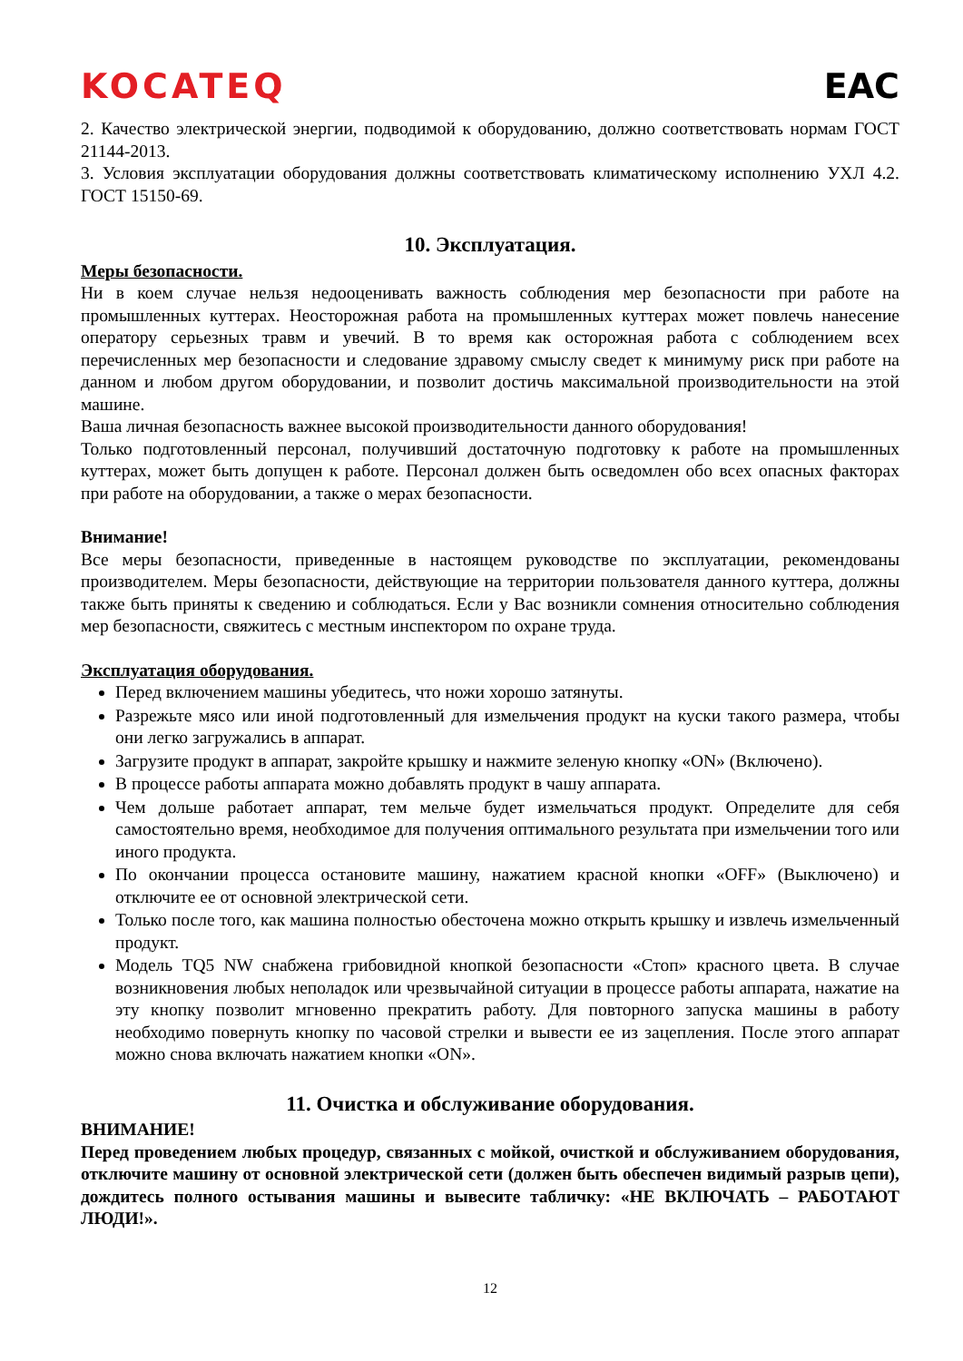KOCATEQ EAC
2. Качество электрической энергии, подводимой к оборудованию, должно соответствовать нормам ГОСТ 21144-2013.
3. Условия эксплуатации оборудования должны соответствовать климатическому исполнению УХЛ 4.2. ГОСТ 15150-69.
10. Эксплуатация.
Меры безопасности.
Ни в коем случае нельзя недооценивать важность соблюдения мер безопасности при работе на промышленных куттерах. Неосторожная работа на промышленных куттерах может повлечь нанесение оператору серьезных травм и увечий. В то время как осторожная работа с соблюдением всех перечисленных мер безопасности и следование здравому смыслу сведет к минимуму риск при работе на данном и любом другом оборудовании, и позволит достичь максимальной производительности на этой машине.
Ваша личная безопасность важнее высокой производительности данного оборудования!
Только подготовленный персонал, получивший достаточную подготовку к работе на промышленных куттерах, может быть допущен к работе. Персонал должен быть осведомлен обо всех опасных факторах при работе на оборудовании, а также о мерах безопасности.
Внимание!
Все меры безопасности, приведенные в настоящем руководстве по эксплуатации, рекомендованы производителем. Меры безопасности, действующие на территории пользователя данного куттера, должны также быть приняты к сведению и соблюдаться. Если у Вас возникли сомнения относительно соблюдения мер безопасности, свяжитесь с местным инспектором по охране труда.
Эксплуатация оборудования.
Перед включением машины убедитесь, что ножи хорошо затянуты.
Разрежьте мясо или иной подготовленный для измельчения продукт на куски такого размера, чтобы они легко загружались в аппарат.
Загрузите продукт в аппарат, закройте крышку и нажмите зеленую кнопку «ON» (Включено).
В процессе работы аппарата можно добавлять продукт в чашу аппарата.
Чем дольше работает аппарат, тем мельче будет измельчаться продукт. Определите для себя самостоятельно время, необходимое для получения оптимального результата при измельчении того или иного продукта.
По окончании процесса остановите машину, нажатием красной кнопки «OFF» (Выключено) и отключите ее от основной электрической сети.
Только после того, как машина полностью обесточена можно открыть крышку и извлечь измельченный продукт.
Модель TQ5 NW снабжена грибовидной кнопкой безопасности «Стоп» красного цвета. В случае возникновения любых неполадок или чрезвычайной ситуации в процессе работы аппарата, нажатие на эту кнопку позволит мгновенно прекратить работу. Для повторного запуска машины в работу необходимо повернуть кнопку по часовой стрелки и вывести ее из зацепления. После этого аппарат можно снова включать нажатием кнопки «ON».
11. Очистка и обслуживание оборудования.
ВНИМАНИЕ!
Перед проведением любых процедур, связанных с мойкой, очисткой и обслуживанием оборудования, отключите машину от основной электрической сети (должен быть обеспечен видимый разрыв цепи), дождитесь полного остывания машины и вывесите табличку: «НЕ ВКЛЮЧАТЬ – РАБОТАЮТ ЛЮДИ!».
12